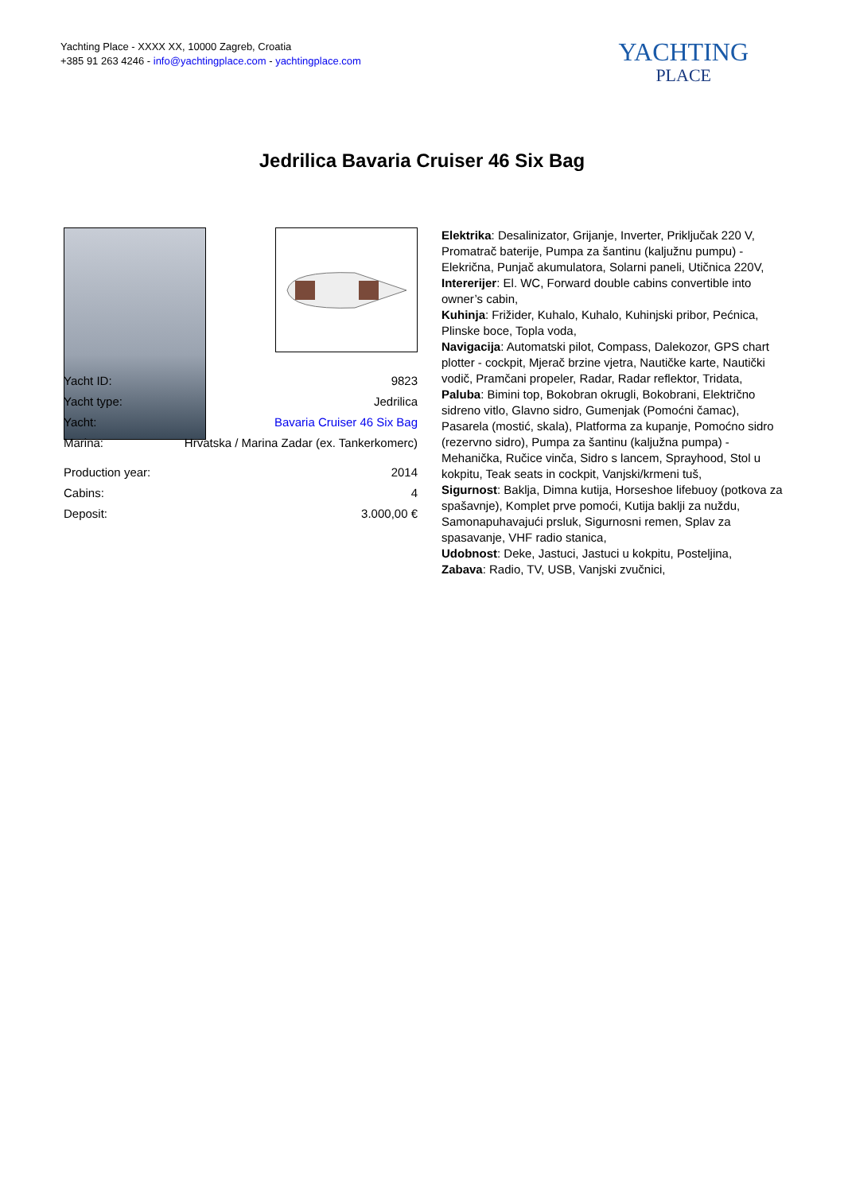Yachting Place - XXXX XX, 10000 Zagreb, Croatia
+385 91 263 4246 - info@yachtingplace.com - yachtingplace.com
YACHTING
PLACE
Jedrilica Bavaria Cruiser 46 Six Bag
| Yacht ID: | 9823 |
| Yacht type: | Jedrilica |
| Yacht: | Bavaria Cruiser 46 Six Bag |
| Marina: | Hrvatska / Marina Zadar (ex. Tankerkomerc) |
| Production year: | 2014 |
| Cabins: | 4 |
| Deposit: | 3.000,00 € |
Elektrika: Desalinizator, Grijanje, Inverter, Priključak 220 V, Promatrač baterije, Pumpa za šantinu (kaljužnu pumpu) - Elekrična, Punjač akumulatora, Solarni paneli, Utičnica 220V,
Intererijer: El. WC, Forward double cabins convertible into owner’s cabin,
Kuhinja: Frižider, Kuhalo, Kuhalo, Kuhinjski pribor, Pećnica, Plinske boce, Topla voda,
Navigacija: Automatski pilot, Compass, Dalekozor, GPS chart plotter - cockpit, Mjerač brzine vjetra, Nautičke karte, Nautički vodič, Pramčani propeler, Radar, Radar reflektor, Tridata,
Paluba: Bimini top, Bokobran okrugli, Bokobrani, Električno sidreno vitlo, Glavno sidro, Gumenjak (Pomoćni čamac), Pasarela (mostić, skala), Platforma za kupanje, Pomoćno sidro (rezervno sidro), Pumpa za šantinu (kaljužna pumpa) - Mehanička, Ručice vinča, Sidro s lancem, Sprayhood, Stol u kokpitu, Teak seats in cockpit, Vanjski/krmeni tuš,
Sigurnost: Baklja, Dimna kutija, Horseshoe lifebuoy (potkova za spašavnje), Komplet prve pomoći, Kutija baklji za nuždu, Samonapuhavajući prsluk, Sigurnosni remen, Splav za spasavanje, VHF radio stanica,
Udobnost: Deke, Jastuci, Jastuci u kokpitu, Posteljina,
Zabava: Radio, TV, USB, Vanjski zvučnici,